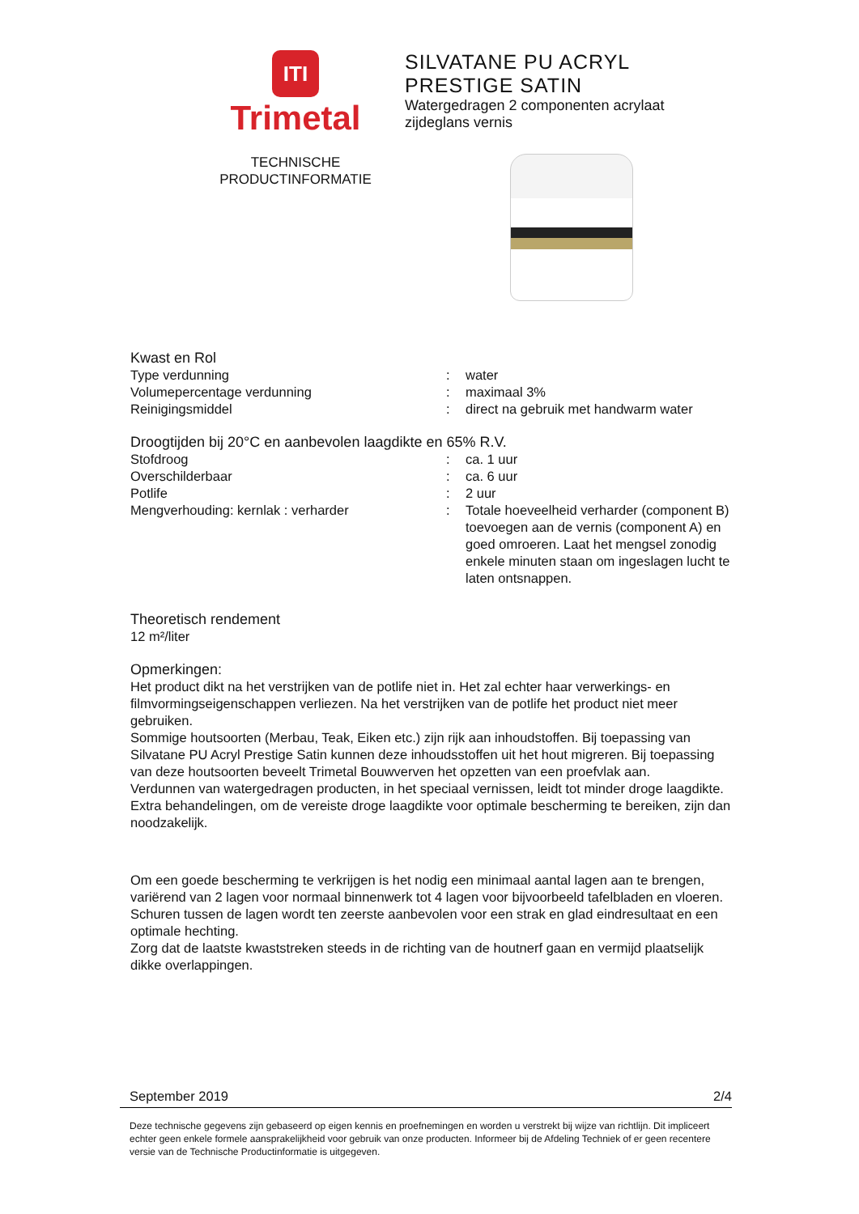ITI
Trimetal
TECHNISCHE
PRODUCTINFORMATIE
SILVATANE PU ACRYL
PRESTIGE SATIN
Watergedragen 2 componenten acrylaat
zijdeglans vernis
Kwast en Rol
Type verdunning : water
Volumepercentage verdunning : maximaal 3%
Reinigingsmiddel : direct na gebruik met handwarm water
Droogtijden bij 20°C en aanbevolen laagdikte en 65% R.V.
Stofdroog : ca. 1 uur
Overschilderbaar : ca. 6 uur
Potlife : 2 uur
Mengverhouding: kernlak : verharder : Totale hoeveelheid verharder (component B) toevoegen aan de vernis (component A) en goed omroeren. Laat het mengsel zonodig enkele minuten staan om ingeslagen lucht te laten ontsnappen.
Theoretisch rendement
12 m²/liter
Opmerkingen:
Het product dikt na het verstrijken van de potlife niet in. Het zal echter haar verwerkings- en filmvormingseigenschappen verliezen. Na het verstrijken van de potlife het product niet meer gebruiken.
Sommige houtsoorten (Merbau, Teak, Eiken etc.) zijn rijk aan inhoudstoffen. Bij toepassing van Silvatane PU Acryl Prestige Satin kunnen deze inhoudsstoffen uit het hout migreren. Bij toepassing van deze houtsoorten beveelt Trimetal Bouwverven het opzetten van een proefvlak aan.
Verdunnen van watergedragen producten, in het speciaal vernissen, leidt tot minder droge laagdikte. Extra behandelingen, om de vereiste droge laagdikte voor optimale bescherming te bereiken, zijn dan noodzakelijk.
Om een goede bescherming te verkrijgen is het nodig een minimaal aantal lagen aan te brengen, variërend van 2 lagen voor normaal binnenwerk tot 4 lagen voor bijvoorbeeld tafelbladen en vloeren.
Schuren tussen de lagen wordt ten zeerste aanbevolen voor een strak en glad eindresultaat en een optimale hechting.
Zorg dat de laatste kwaststreken steeds in de richting van de houtnerf gaan en vermijd plaatselijk dikke overlappingen.
September 2019 2/4
Deze technische gegevens zijn gebaseerd op eigen kennis en proefnemingen en worden u verstrekt bij wijze van richtlijn. Dit impliceert echter geen enkele formele aansprakelijkheid voor gebruik van onze producten. Informeer bij de Afdeling Techniek of er geen recentere versie van de Technische Productinformatie is uitgegeven.